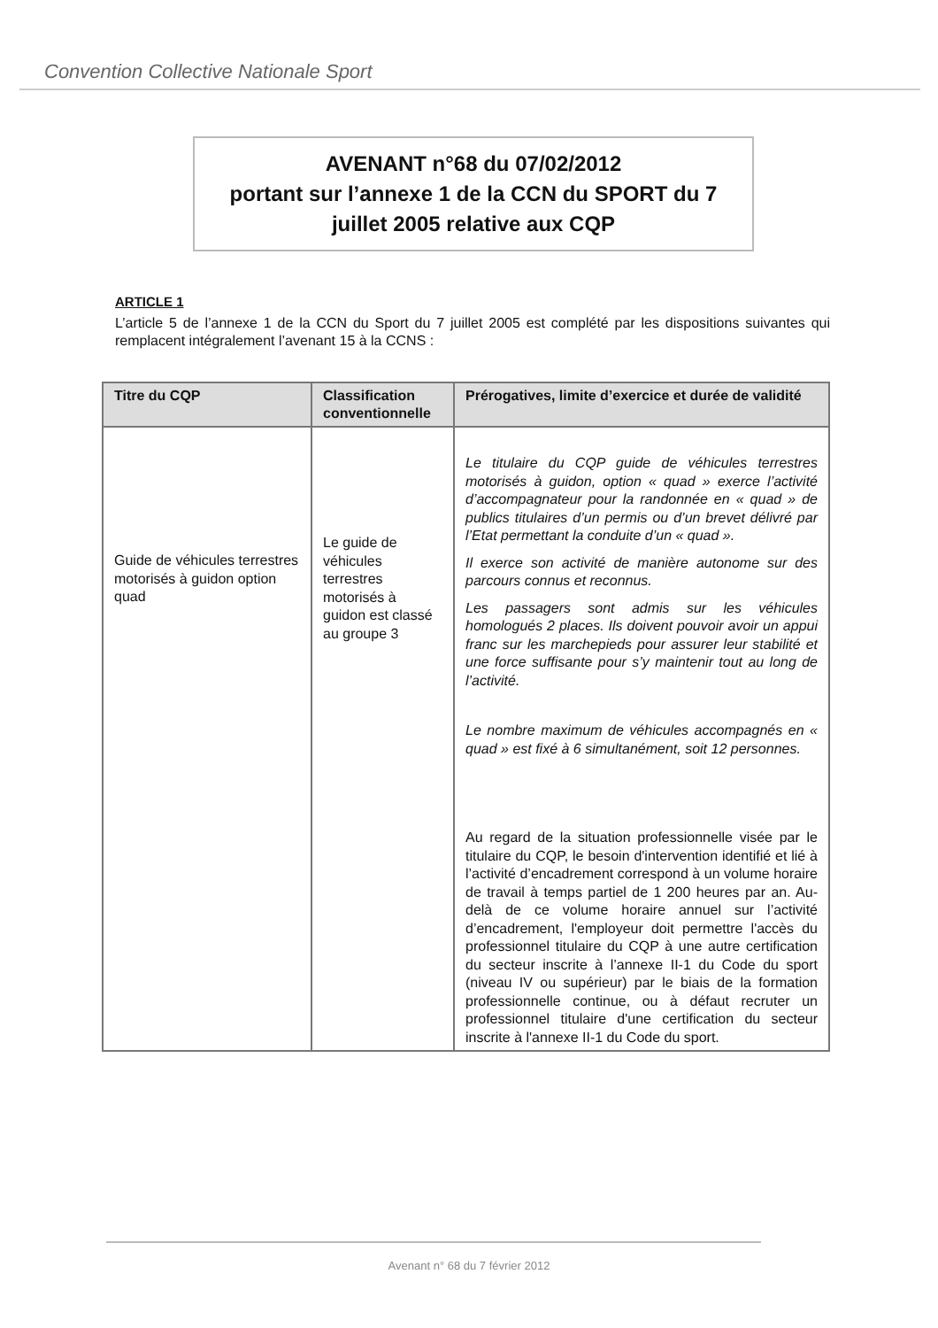Convention Collective Nationale Sport
AVENANT n°68 du 07/02/2012
portant sur l’annexe 1 de la CCN du SPORT du 7
juillet 2005 relative aux CQP
ARTICLE 1
L’article 5 de l’annexe 1 de la CCN du Sport du 7 juillet 2005 est complété par les dispositions suivantes qui remplacent intégralement l’avenant 15 à la CCNS :
| Titre du CQP | Classification conventionnelle | Prérogatives, limite d’exercice et durée de validité |
| --- | --- | --- |
| Guide de véhicules terrestres motorisés à guidon option quad | Le guide de véhicules terrestres motorisés à guidon est classé au groupe 3 | Le titulaire du CQP guide de véhicules terrestres motorisés à guidon, option « quad » exerce l’activité d’accompagnateur pour la randonnée en « quad » de publics titulaires d’un permis ou d’un brevet délivré par l’Etat permettant la conduite d’un « quad ». Il exerce son activité de manière autonome sur des parcours connus et reconnus. Les passagers sont admis sur les véhicules homologués 2 places. Ils doivent pouvoir avoir un appui franc sur les marchepieds pour assurer leur stabilité et une force suffisante pour s’y maintenir tout au long de l’activité. Le nombre maximum de véhicules accompagnés en « quad » est fixé à 6 simultanément, soit 12 personnes. Au regard de la situation professionnelle visée par le titulaire du CQP, le besoin d'intervention identifié et lié à l’activité d’encadrement correspond à un volume horaire de travail à temps partiel de 1 200 heures par an. Au-delà de ce volume horaire annuel sur l’activité d’encadrement, l'employeur doit permettre l'accès du professionnel titulaire du CQP à une autre certification du secteur inscrite à l’annexe II-1 du Code du sport (niveau IV ou supérieur) par le biais de la formation professionnelle continue, ou à défaut recruter un professionnel titulaire d'une certification du secteur inscrite à l'annexe II-1 du Code du sport. |
Avenant n° 68 du 7 février 2012